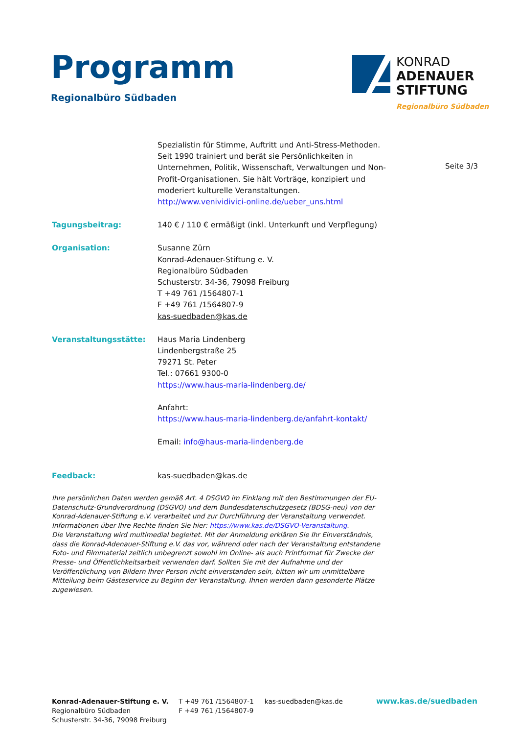Programm
Regionalbüro Südbaden
KONRAD
ADENAUER
STIFTUNG
Regionalbüro Südbaden
Seite 3/3
Spezialistin für Stimme, Auftritt und Anti-Stress-Methoden. Seit 1990 trainiert und berät sie Persönlichkeiten in Unternehmen, Politik, Wissenschaft, Verwaltungen und Non-Profit-Organisationen. Sie hält Vorträge, konzipiert und moderiert kulturelle Veranstaltungen.
http://www.venividivici-online.de/ueber_uns.html
Tagungsbeitrag: 140 € / 110 € ermäßigt (inkl. Unterkunft und Verpflegung)
Organisation: Susanne Zürn
Konrad-Adenauer-Stiftung e. V.
Regionalbüro Südbaden
Schusterstr. 34-36, 79098 Freiburg
T +49 761 /1564807-1
F +49 761 /1564807-9
kas-suedbaden@kas.de
Veranstaltungsstätte: Haus Maria Lindenberg
Lindenbergstraße 25
79271 St. Peter
Tel.: 07661 9300-0
https://www.haus-maria-lindenberg.de/
Anfahrt:
https://www.haus-maria-lindenberg.de/anfahrt-kontakt/
Email: info@haus-maria-lindenberg.de
Feedback: kas-suedbaden@kas.de
Ihre persönlichen Daten werden gemäß Art. 4 DSGVO im Einklang mit den Bestimmungen der EU-Datenschutz-Grundverordnung (DSGVO) und dem Bundesdatenschutzgesetz (BDSG-neu) von der Konrad-Adenauer-Stiftung e.V. verarbeitet und zur Durchführung der Veranstaltung verwendet. Informationen über Ihre Rechte finden Sie hier: https://www.kas.de/DSGVO-Veranstaltung.
Die Veranstaltung wird multimedial begleitet. Mit der Anmeldung erklären Sie Ihr Einverständnis, dass die Konrad-Adenauer-Stiftung e.V. das vor, während oder nach der Veranstaltung entstandene Foto- und Filmmaterial zeitlich unbegrenzt sowohl im Online- als auch Printformat für Zwecke der Presse- und Öffentlichkeitsarbeit verwenden darf. Sollten Sie mit der Aufnahme und der Veröffentlichung von Bildern Ihrer Person nicht einverstanden sein, bitten wir um unmittelbare Mitteilung beim Gästeservice zu Beginn der Veranstaltung. Ihnen werden dann gesonderte Plätze zugewiesen.
Konrad-Adenauer-Stiftung e. V.
Regionalbüro Südbaden
Schusterstr. 34-36, 79098 Freiburg
T +49 761 /1564807-1
F +49 761 /1564807-9
kas-suedbaden@kas.de www.kas.de/suedbaden